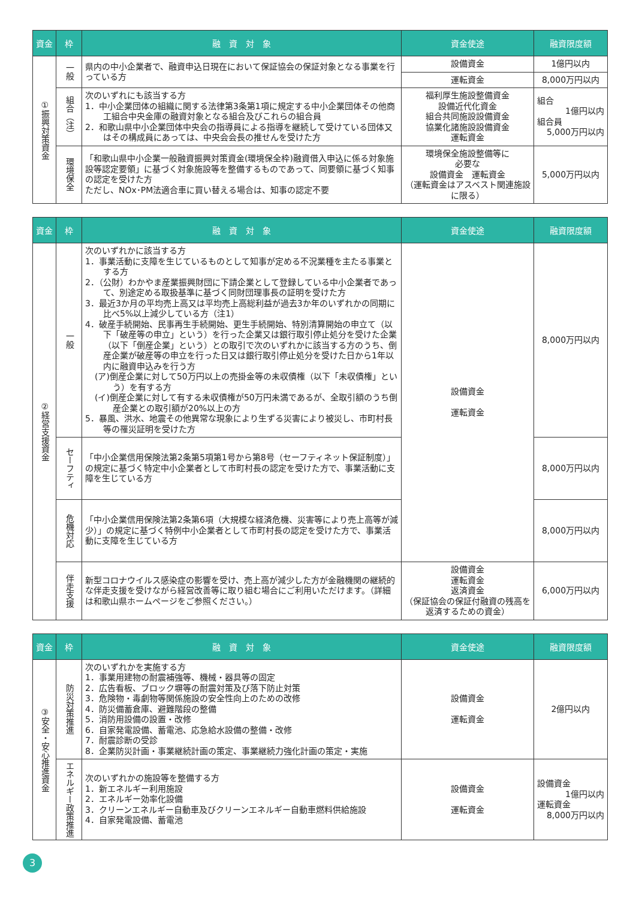| 資金 | 枠 | 融 資 対 象 | 資金使途 | 融資限度額 |
| --- | --- | --- | --- | --- |
| ①振興対策資金 | 一般 | 県内の中小企業者で、融資申込日現在において保証協会の保証対象となる事業を行っている方 | 設備資金 | 1億円以内 |
| | | | 運転資金 | 8,000万円以内 |
| | 組合（注） | 次のいずれにも該当する方 1．中小企業団体の組織に関する法律第3条第1項に規定する中小企業団体その他商工組合中央金庫の融資対象となる組合及びこれらの組合員 2．和歌山県中小企業団体中央会の指導員による指導を継続して受けている団体又はその構成員にあっては、中央会会長の推せんを受けた方 | 福利厚生施設整備資金 設備近代化資金 組合共同施設設備資金 協業化諸施設設備資金 運転資金 | 組合 1億円以内 組合員 5,000万円以内 |
| | 環境保全 | 「和歌山県中小企業一般融資振興対策資金(環境保全枠)融資借入申込に係る対象施設等認定要領」に基づく対象施設等を整備するものであって、同要領に基づく知事の認定を受けた方 ただし、NOx･PM法適合車に買い替える場合は、知事の認定不要 | 環境保全施設整備等に 必要な 設備資金 運転資金 （運転資金はアスベスト関連施設に限る） | 5,000万円以内 |
| 資金 | 枠 | 融 資 対 象 | 資金使途 | 融資限度額 |
| --- | --- | --- | --- | --- |
| ②経営支援資金 | 一般 | 次のいずれかに該当する方 1．事業活動に支障を生じているものとして知事が定める不況業種を主たる事業とする方 2．（公財）わかやま産業振興財団に下請企業として登録している中小企業者であって、別途定める取扱基準に基づく同財団理事長の証明を受けた方 3．最近3か月の平均売上高又は平均売上高総利益が過去3か年のいずれかの同期に比べ5%以上減少している方（注1） 4．破産手続開始、民事再生手続開始、更生手続開始、特別清算開始の申立て（以下「破産等の申立」という）を行った企業又は銀行取引停止処分を受けた企業（以下「倒産企業」という）との取引で次のいずれかに該当する方のうち、倒産企業が破産等の申立を行った日又は銀行取引停止処分を受けた日から1年以内に融資申込みを行う方 (ア)倒産企業に対して50万円以上の売掛金等の未収債権（以下「未収債権」という）を有する方 (イ)倒産企業に対して有する未収債権が50万円未満であるが、全取引額のうち倒産企業との取引額が20%以上の方 5．暴風、洪水、地震その他異常な現象により生ずる災害により被災し、市町村長等の罹災証明を受けた方 | 設備資金 運転資金 | 8,000万円以内 |
| | セーフティ | 「中小企業信用保険法第2条第5項第1号から第8号（セーフティネット保証制度）」の規定に基づく特定中小企業者として市町村長の認定を受けた方で、事業活動に支障を生じている方 | | 8,000万円以内 |
| | 危機対応 | 「中小企業信用保険法第2条第6項（大規模な経済危機、災害等により売上高等が減少）」の規定に基づく特例中小企業者として市町村長の認定を受けた方で、事業活動に支障を生じている方 | | 8,000万円以内 |
| | 伴走支援 | 新型コロナウイルス感染症の影響を受け、売上高が減少した方が金融機関の継続的な伴走支援を受けながら経営改善等に取り組む場合にご利用いただけます。（詳細は和歌山県ホームページをご参照ください。） | 設備資金 運転資金 返済資金 （保証協会の保証付融資の残高を返済するための資金） | 6,000万円以内 |
| 資金 | 枠 | 融 資 対 象 | 資金使途 | 融資限度額 |
| --- | --- | --- | --- | --- |
| ③安全・安心推進資金 | 防災対策推進 | 次のいずれかを実施する方 1．事業用建物の耐震補強等、機械・器具等の固定 2．広告看板、ブロック塀等の耐震対策及び落下防止対策 3．危険物・毒劇物等関係施設の安全性向上のための改修 4．防災備蓄倉庫、避難階段の整備 5．消防用設備の設置・改修 6．自家発電設備、蓄電池、応急給水設備の整備・改修 7．耐震診断の受診 8．企業防災計画・事業継続計画の策定、事業継続力強化計画の策定・実施 | 設備資金 運転資金 | 2億円以内 |
| | エネルギー政策推進 | 次のいずれかの施設等を整備する方 1．新エネルギー利用施設 2．エネルギー効率化設備 3．クリーンエネルギー自動車及びクリーンエネルギー自動車燃料供給施設 4．自家発電設備、蓄電池 | 設備資金 運転資金 | 設備資金 1億円以内 運転資金 8,000万円以内 |
3